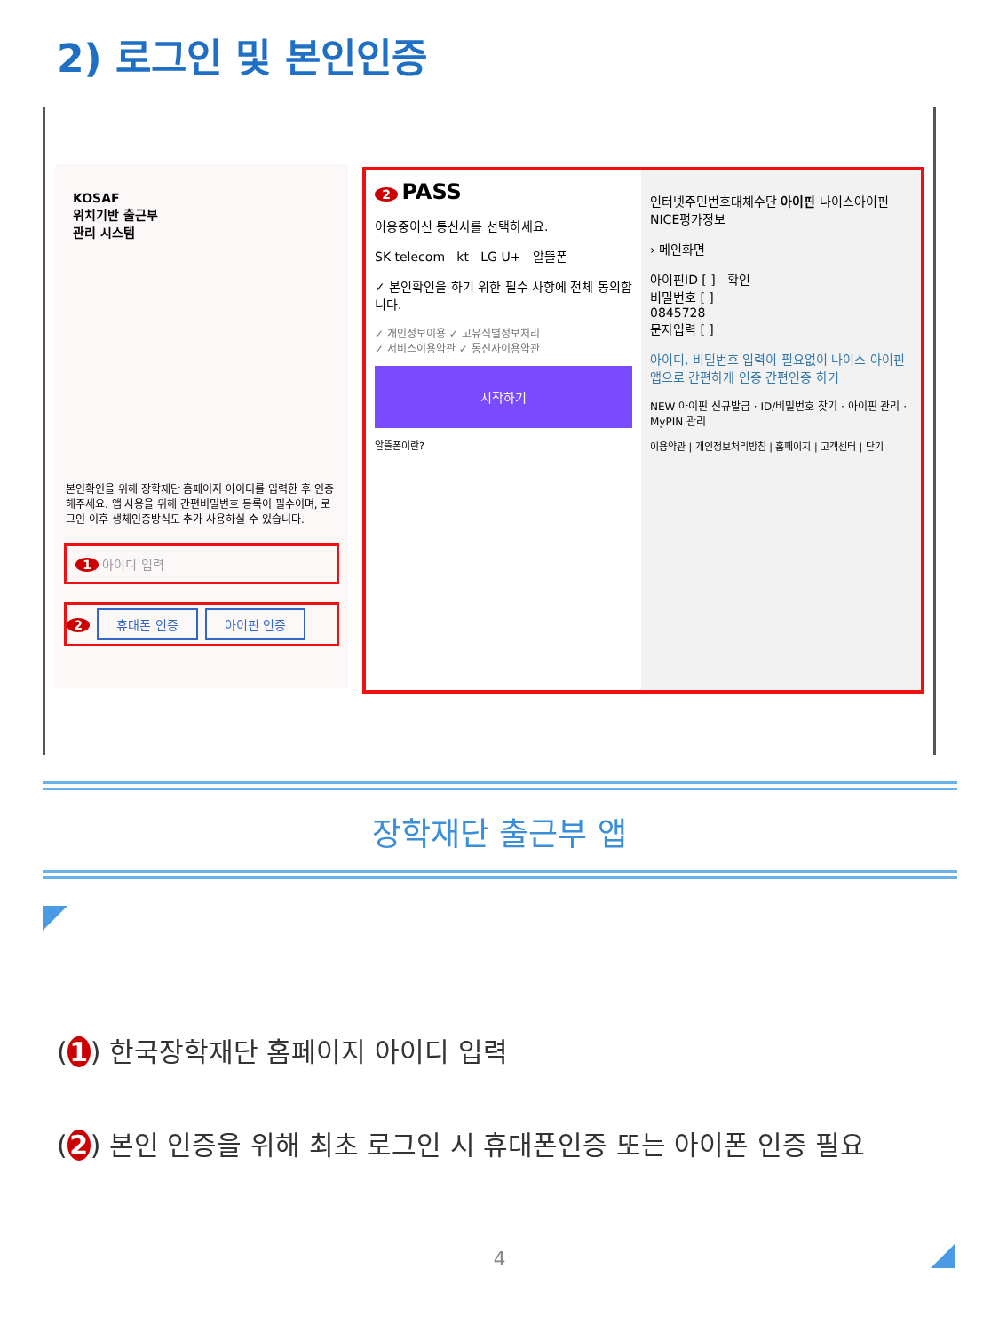2) 로그인 및 본인인증
KOSAF
위치기반 출근부
관리 시스템
본인확인을 위해 장학재단 홈페이지 아이디를 입력한 후 인증해주세요. 앱 사용을 위해 간편비밀번호 등록이 필수이며, 로그인 이후 생체인증방식도 추가 사용하실 수 있습니다.
1 아이디 입력
2 휴대폰 인증 아이핀 인증
2 PASS
이용중이신 통신사를 선택하세요.
SK telecom kt LG U+ 알뜰폰
✓ 본인확인을 하기 위한 필수 사항에 전체 동의합니다.
✓ 개인정보이용 ✓ 고유식별정보처리
✓ 서비스이용약관 ✓ 통신사이용약관
시작하기
알뜰폰이란?
인터넷주민번호대체수단 아이핀 나이스아이핀 NICE평가정보
› 메인화면
아이핀ID [ ] 확인
비밀번호 [ ]
0845728
문자입력 [ ]
아이디, 비밀번호 입력이 필요없이 나이스 아이핀 앱으로 간편하게 인증 간편인증 하기
NEW 아이핀 신규발급 · ID/비밀번호 찾기 · 아이핀 관리 · MyPIN 관리
이용약관 | 개인정보처리방침 | 홈페이지 | 고객센터 | 닫기
장학재단 출근부 앱
(1) 한국장학재단 홈페이지 아이디 입력
(2) 본인 인증을 위해 최초 로그인 시 휴대폰인증 또는 아이폰 인증 필요
4